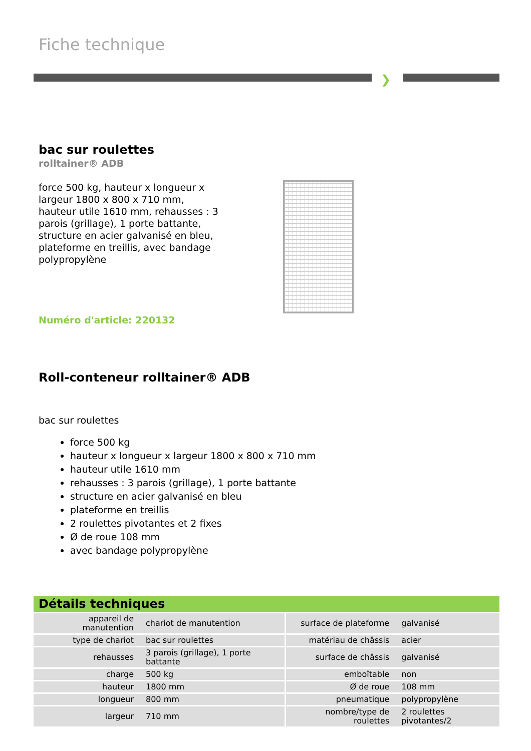Fiche technique
❯
bac sur roulettes
rolltainer® ADB
force 500 kg, hauteur x longueur x largeur 1800 x 800 x 710 mm, hauteur utile 1610 mm, rehausses : 3 parois (grillage), 1 porte battante, structure en acier galvanisé en bleu, plateforme en treillis, avec bandage polypropylène
Numéro d'article: 220132
Roll-conteneur rolltainer® ADB
bac sur roulettes
force 500 kg
hauteur x longueur x largeur 1800 x 800 x 710 mm
hauteur utile 1610 mm
rehausses : 3 parois (grillage), 1 porte battante
structure en acier galvanisé en bleu
plateforme en treillis
2 roulettes pivotantes et 2 fixes
Ø de roue 108 mm
avec bandage polypropylène
Détails techniques
| appareil de manutention | chariot de manutention | surface de plateforme | galvanisé |
| type de chariot | bac sur roulettes | matériau de châssis | acier |
| rehausses | 3 parois (grillage), 1 porte battante | surface de châssis | galvanisé |
| charge | 500 kg | emboîtable | non |
| hauteur | 1800 mm | Ø de roue | 108 mm |
| longueur | 800 mm | pneumatique | polypropylène |
| largeur | 710 mm | nombre/type de roulettes | 2 roulettes pivotantes/2 |